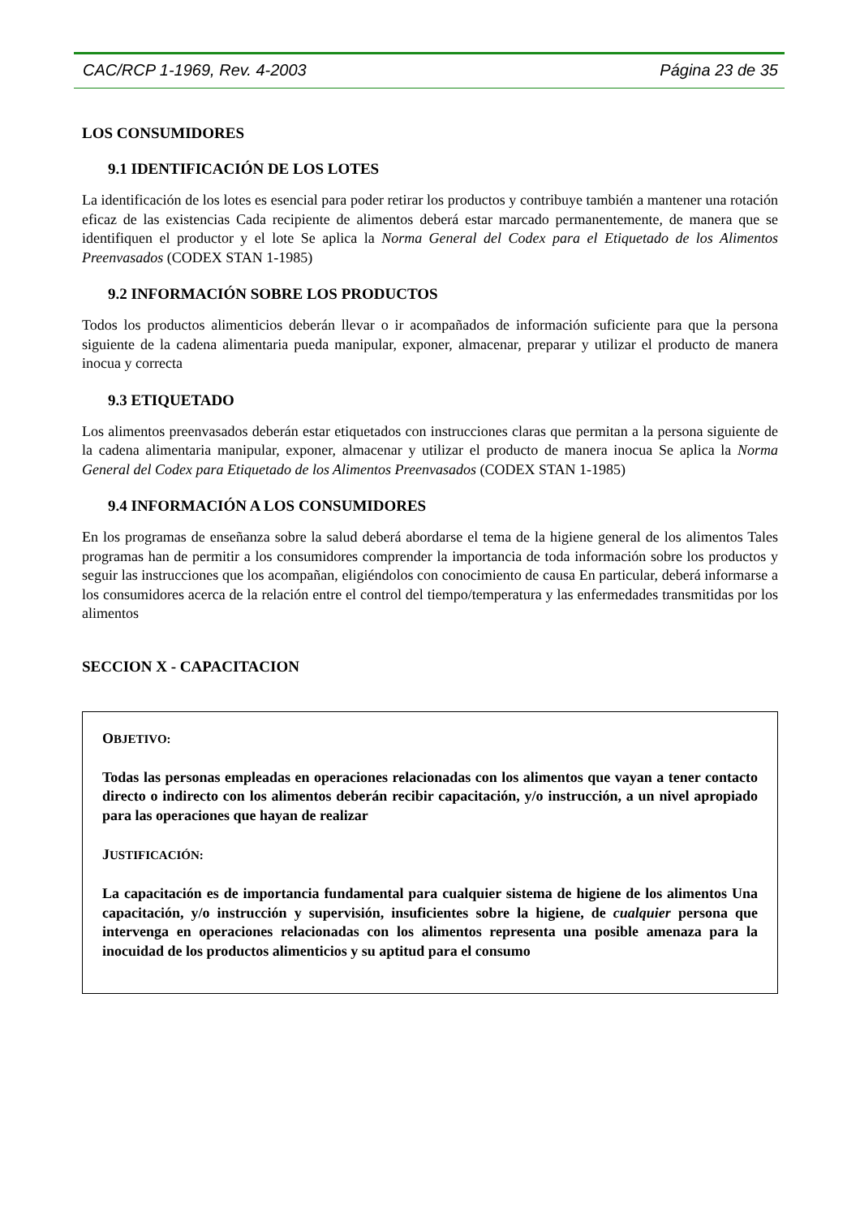CAC/RCP 1-1969, Rev. 4-2003 Página 23 de 35
LOS CONSUMIDORES
9.1 IDENTIFICACIÓN DE LOS LOTES
La identificación de los lotes es esencial para poder retirar los productos y contribuye también a mantener una rotación eficaz de las existencias Cada recipiente de alimentos deberá estar marcado permanentemente, de manera que se identifiquen el productor y el lote Se aplica la Norma General del Codex para el Etiquetado de los Alimentos Preenvasados (CODEX STAN 1-1985)
9.2 INFORMACIÓN SOBRE LOS PRODUCTOS
Todos los productos alimenticios deberán llevar o ir acompañados de información suficiente para que la persona siguiente de la cadena alimentaria pueda manipular, exponer, almacenar, preparar y utilizar el producto de manera inocua y correcta
9.3 ETIQUETADO
Los alimentos preenvasados deberán estar etiquetados con instrucciones claras que permitan a la persona siguiente de la cadena alimentaria manipular, exponer, almacenar y utilizar el producto de manera inocua Se aplica la Norma General del Codex para Etiquetado de los Alimentos Preenvasados (CODEX STAN 1-1985)
9.4 INFORMACIÓN A LOS CONSUMIDORES
En los programas de enseñanza sobre la salud deberá abordarse el tema de la higiene general de los alimentos Tales programas han de permitir a los consumidores comprender la importancia de toda información sobre los productos y seguir las instrucciones que los acompañan, eligiéndolos con conocimiento de causa En particular, deberá informarse a los consumidores acerca de la relación entre el control del tiempo/temperatura y las enfermedades transmitidas por los alimentos
SECCION X - CAPACITACION
OBJETIVO:
Todas las personas empleadas en operaciones relacionadas con los alimentos que vayan a tener contacto directo o indirecto con los alimentos deberán recibir capacitación, y/o instrucción, a un nivel apropiado para las operaciones que hayan de realizar
JUSTIFICACIÓN:
La capacitación es de importancia fundamental para cualquier sistema de higiene de los alimentos Una capacitación, y/o instrucción y supervisión, insuficientes sobre la higiene, de cualquier persona que intervenga en operaciones relacionadas con los alimentos representa una posible amenaza para la inocuidad de los productos alimenticios y su aptitud para el consumo